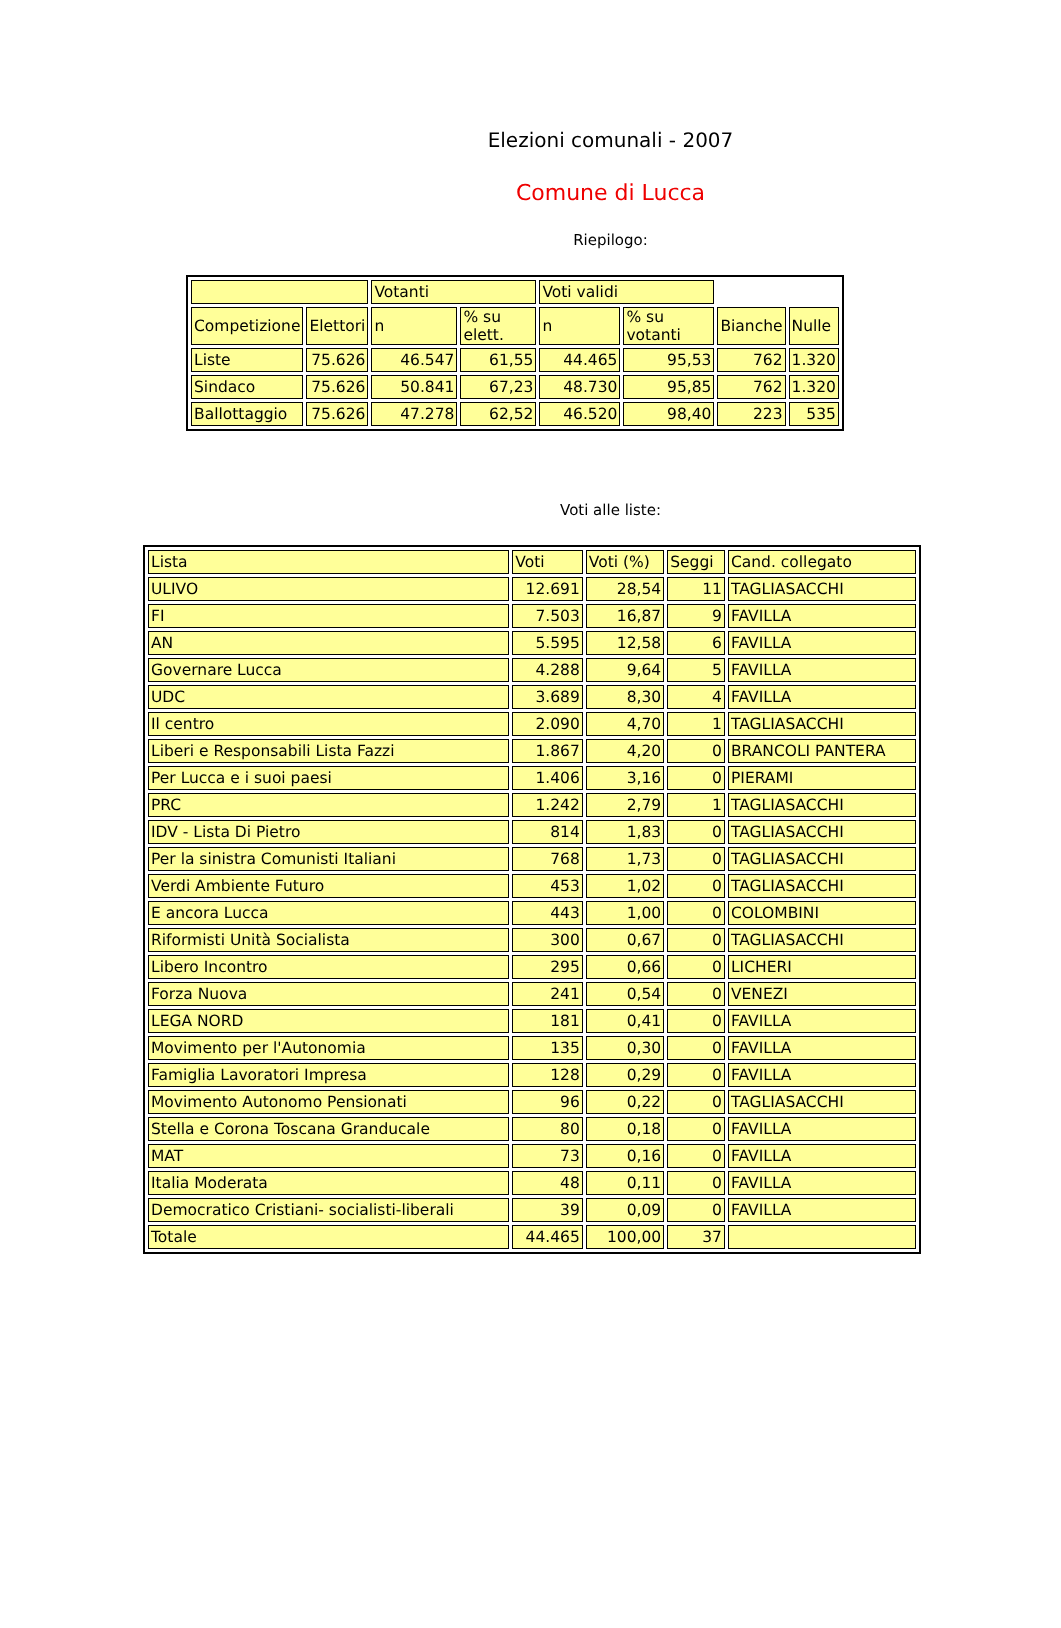Elezioni comunali - 2007
Comune di Lucca
Riepilogo:
| | | Votanti | | Voti validi | | | |
| Competizione | Elettori | n | % su elett. | n | % su votanti | Bianche | Nulle |
| Liste | 75.626 | 46.547 | 61,55 | 44.465 | 95,53 | 762 | 1.320 |
| Sindaco | 75.626 | 50.841 | 67,23 | 48.730 | 95,85 | 762 | 1.320 |
| Ballottaggio | 75.626 | 47.278 | 62,52 | 46.520 | 98,40 | 223 | 535 |
Voti alle liste:
| Lista | Voti | Voti (%) | Seggi | Cand. collegato |
| ULIVO | 12.691 | 28,54 | 11 | TAGLIASACCHI |
| FI | 7.503 | 16,87 | 9 | FAVILLA |
| AN | 5.595 | 12,58 | 6 | FAVILLA |
| Governare Lucca | 4.288 | 9,64 | 5 | FAVILLA |
| UDC | 3.689 | 8,30 | 4 | FAVILLA |
| Il centro | 2.090 | 4,70 | 1 | TAGLIASACCHI |
| Liberi e Responsabili Lista Fazzi | 1.867 | 4,20 | 0 | BRANCOLI PANTERA |
| Per Lucca e i suoi paesi | 1.406 | 3,16 | 0 | PIERAMI |
| PRC | 1.242 | 2,79 | 1 | TAGLIASACCHI |
| IDV - Lista Di Pietro | 814 | 1,83 | 0 | TAGLIASACCHI |
| Per la sinistra Comunisti Italiani | 768 | 1,73 | 0 | TAGLIASACCHI |
| Verdi Ambiente Futuro | 453 | 1,02 | 0 | TAGLIASACCHI |
| E ancora Lucca | 443 | 1,00 | 0 | COLOMBINI |
| Riformisti Unità Socialista | 300 | 0,67 | 0 | TAGLIASACCHI |
| Libero Incontro | 295 | 0,66 | 0 | LICHERI |
| Forza Nuova | 241 | 0,54 | 0 | VENEZI |
| LEGA NORD | 181 | 0,41 | 0 | FAVILLA |
| Movimento per l'Autonomia | 135 | 0,30 | 0 | FAVILLA |
| Famiglia Lavoratori Impresa | 128 | 0,29 | 0 | FAVILLA |
| Movimento Autonomo Pensionati | 96 | 0,22 | 0 | TAGLIASACCHI |
| Stella e Corona Toscana Granducale | 80 | 0,18 | 0 | FAVILLA |
| MAT | 73 | 0,16 | 0 | FAVILLA |
| Italia Moderata | 48 | 0,11 | 0 | FAVILLA |
| Democratico Cristiani- socialisti-liberali | 39 | 0,09 | 0 | FAVILLA |
| Totale | 44.465 | 100,00 | 37 | |